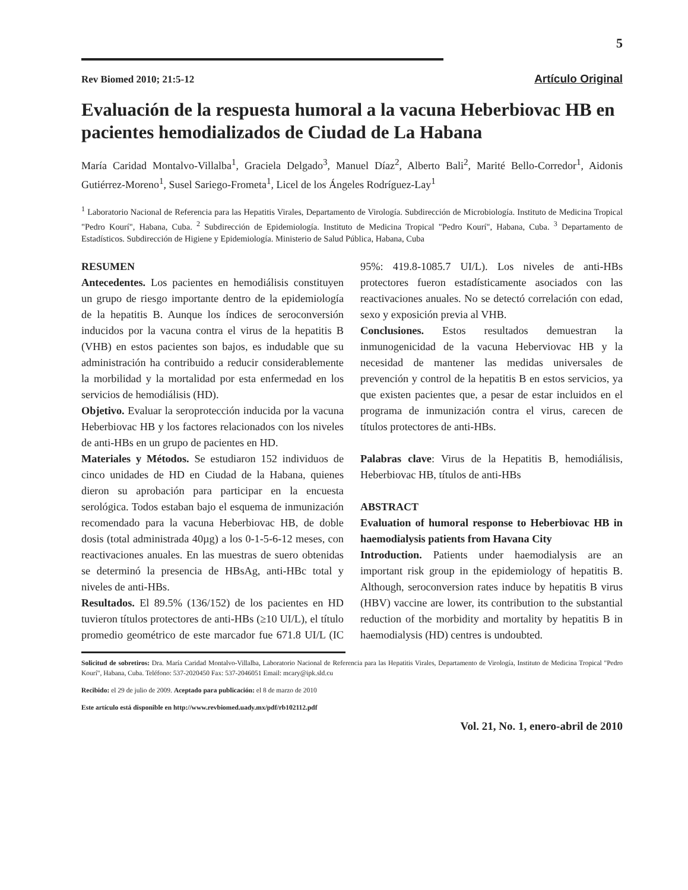5
Rev Biomed 2010; 21:5-12 Artículo Original
Evaluación de la respuesta humoral a la vacuna Heberbiovac HB en pacientes hemodializados de Ciudad de La Habana
María Caridad Montalvo-Villalba<sup>1</sup>, Graciela Delgado<sup>3</sup>, Manuel Díaz<sup>2</sup>, Alberto Bali<sup>2</sup>, Marité Bello-Corredor<sup>1</sup>, Aidonis Gutiérrez-Moreno<sup>1</sup>, Susel Sariego-Frometa<sup>1</sup>, Licel de los Ángeles Rodríguez-Lay<sup>1</sup>
<sup>1</sup> Laboratorio Nacional de Referencia para las Hepatitis Virales, Departamento de Virología. Subdirección de Microbiología. Instituto de Medicina Tropical "Pedro Kourí", Habana, Cuba. <sup>2</sup> Subdirección de Epidemiología. Instituto de Medicina Tropical "Pedro Kourí", Habana, Cuba. <sup>3</sup> Departamento de Estadísticos. Subdirección de Higiene y Epidemiología. Ministerio de Salud Pública, Habana, Cuba
RESUMEN
Antecedentes. Los pacientes en hemodiálisis constituyen un grupo de riesgo importante dentro de la epidemiología de la hepatitis B. Aunque los índices de seroconversión inducidos por la vacuna contra el virus de la hepatitis B (VHB) en estos pacientes son bajos, es indudable que su administración ha contribuido a reducir considerablemente la morbilidad y la mortalidad por esta enfermedad en los servicios de hemodiálisis (HD).
Objetivo. Evaluar la seroprotección inducida por la vacuna Heberbiovac HB y los factores relacionados con los niveles de anti-HBs en un grupo de pacientes en HD.
Materiales y Métodos. Se estudiaron 152 individuos de cinco unidades de HD en Ciudad de la Habana, quienes dieron su aprobación para participar en la encuesta serológica. Todos estaban bajo el esquema de inmunización recomendado para la vacuna Heberbiovac HB, de doble dosis (total administrada 40µg) a los 0-1-5-6-12 meses, con reactivaciones anuales. En las muestras de suero obtenidas se determinó la presencia de HBsAg, anti-HBc total y niveles de anti-HBs.
Resultados. El 89.5% (136/152) de los pacientes en HD tuvieron títulos protectores de anti-HBs (≥10 UI/L), el título promedio geométrico de este marcador fue 671.8 UI/L (IC 95%: 419.8-1085.7 UI/L). Los niveles de anti-HBs protectores fueron estadísticamente asociados con las reactivaciones anuales. No se detectó correlación con edad, sexo y exposición previa al VHB.
Conclusiones. Estos resultados demuestran la inmunogenicidad de la vacuna Heberviovac HB y la necesidad de mantener las medidas universales de prevención y control de la hepatitis B en estos servicios, ya que existen pacientes que, a pesar de estar incluidos en el programa de inmunización contra el virus, carecen de títulos protectores de anti-HBs.
Palabras clave: Virus de la Hepatitis B, hemodiálisis, Heberbiovac HB, títulos de anti-HBs
ABSTRACT
Evaluation of humoral response to Heberbiovac HB in haemodialysis patients from Havana City
Introduction. Patients under haemodialysis are an important risk group in the epidemiology of hepatitis B. Although, seroconversion rates induce by hepatitis B virus (HBV) vaccine are lower, its contribution to the substantial reduction of the morbidity and mortality by hepatitis B in haemodialysis (HD) centres is undoubted.
Solicitud de sobretiros: Dra. María Caridad Montalvo-Villalba, Laboratorio Nacional de Referencia para las Hepatitis Virales, Departamento de Virología, Instituto de Medicina Tropical "Pedro Kourí", Habana, Cuba. Teléfono: 537-2020450 Fax: 537-2046051 Email: mcary@ipk.sld.cu
Recibido: el 29 de julio de 2009. Aceptado para publicación: el 8 de marzo de 2010
Este artículo está disponible en http://www.revbiomed.uady.mx/pdf/rb102112.pdf
Vol. 21, No. 1, enero-abril de 2010